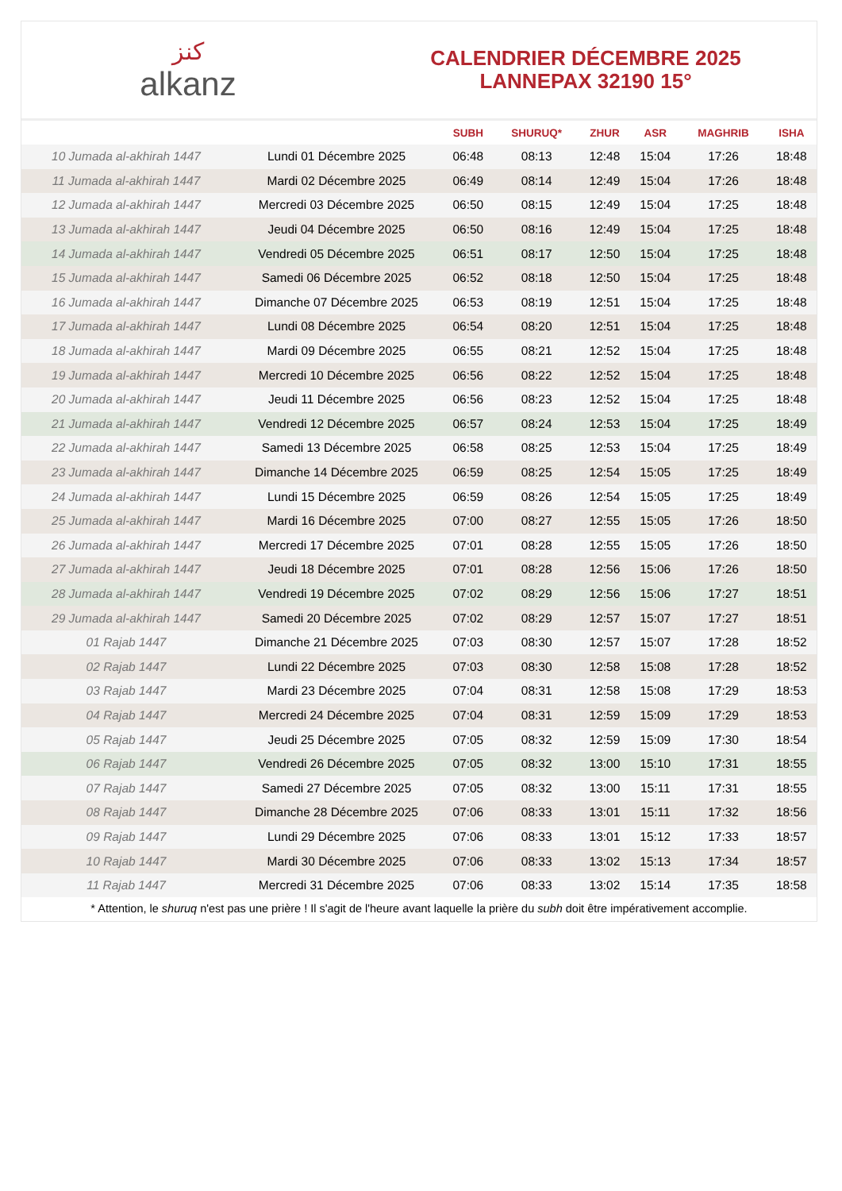ﻛﻨﺰ
alkanz
CALENDRIER DÉCEMBRE 2025
LANNEPAX 32190 15°
| | | SUBH | SHURUQ* | ZHUR | ASR | MAGHRIB | ISHA |
| --- | --- | --- | --- | --- | --- | --- | --- |
| 10 Jumada al-akhirah 1447 | Lundi 01 Décembre 2025 | 06:48 | 08:13 | 12:48 | 15:04 | 17:26 | 18:48 |
| 11 Jumada al-akhirah 1447 | Mardi 02 Décembre 2025 | 06:49 | 08:14 | 12:49 | 15:04 | 17:26 | 18:48 |
| 12 Jumada al-akhirah 1447 | Mercredi 03 Décembre 2025 | 06:50 | 08:15 | 12:49 | 15:04 | 17:25 | 18:48 |
| 13 Jumada al-akhirah 1447 | Jeudi 04 Décembre 2025 | 06:50 | 08:16 | 12:49 | 15:04 | 17:25 | 18:48 |
| 14 Jumada al-akhirah 1447 | Vendredi 05 Décembre 2025 | 06:51 | 08:17 | 12:50 | 15:04 | 17:25 | 18:48 |
| 15 Jumada al-akhirah 1447 | Samedi 06 Décembre 2025 | 06:52 | 08:18 | 12:50 | 15:04 | 17:25 | 18:48 |
| 16 Jumada al-akhirah 1447 | Dimanche 07 Décembre 2025 | 06:53 | 08:19 | 12:51 | 15:04 | 17:25 | 18:48 |
| 17 Jumada al-akhirah 1447 | Lundi 08 Décembre 2025 | 06:54 | 08:20 | 12:51 | 15:04 | 17:25 | 18:48 |
| 18 Jumada al-akhirah 1447 | Mardi 09 Décembre 2025 | 06:55 | 08:21 | 12:52 | 15:04 | 17:25 | 18:48 |
| 19 Jumada al-akhirah 1447 | Mercredi 10 Décembre 2025 | 06:56 | 08:22 | 12:52 | 15:04 | 17:25 | 18:48 |
| 20 Jumada al-akhirah 1447 | Jeudi 11 Décembre 2025 | 06:56 | 08:23 | 12:52 | 15:04 | 17:25 | 18:48 |
| 21 Jumada al-akhirah 1447 | Vendredi 12 Décembre 2025 | 06:57 | 08:24 | 12:53 | 15:04 | 17:25 | 18:49 |
| 22 Jumada al-akhirah 1447 | Samedi 13 Décembre 2025 | 06:58 | 08:25 | 12:53 | 15:04 | 17:25 | 18:49 |
| 23 Jumada al-akhirah 1447 | Dimanche 14 Décembre 2025 | 06:59 | 08:25 | 12:54 | 15:05 | 17:25 | 18:49 |
| 24 Jumada al-akhirah 1447 | Lundi 15 Décembre 2025 | 06:59 | 08:26 | 12:54 | 15:05 | 17:25 | 18:49 |
| 25 Jumada al-akhirah 1447 | Mardi 16 Décembre 2025 | 07:00 | 08:27 | 12:55 | 15:05 | 17:26 | 18:50 |
| 26 Jumada al-akhirah 1447 | Mercredi 17 Décembre 2025 | 07:01 | 08:28 | 12:55 | 15:05 | 17:26 | 18:50 |
| 27 Jumada al-akhirah 1447 | Jeudi 18 Décembre 2025 | 07:01 | 08:28 | 12:56 | 15:06 | 17:26 | 18:50 |
| 28 Jumada al-akhirah 1447 | Vendredi 19 Décembre 2025 | 07:02 | 08:29 | 12:56 | 15:06 | 17:27 | 18:51 |
| 29 Jumada al-akhirah 1447 | Samedi 20 Décembre 2025 | 07:02 | 08:29 | 12:57 | 15:07 | 17:27 | 18:51 |
| 01 Rajab 1447 | Dimanche 21 Décembre 2025 | 07:03 | 08:30 | 12:57 | 15:07 | 17:28 | 18:52 |
| 02 Rajab 1447 | Lundi 22 Décembre 2025 | 07:03 | 08:30 | 12:58 | 15:08 | 17:28 | 18:52 |
| 03 Rajab 1447 | Mardi 23 Décembre 2025 | 07:04 | 08:31 | 12:58 | 15:08 | 17:29 | 18:53 |
| 04 Rajab 1447 | Mercredi 24 Décembre 2025 | 07:04 | 08:31 | 12:59 | 15:09 | 17:29 | 18:53 |
| 05 Rajab 1447 | Jeudi 25 Décembre 2025 | 07:05 | 08:32 | 12:59 | 15:09 | 17:30 | 18:54 |
| 06 Rajab 1447 | Vendredi 26 Décembre 2025 | 07:05 | 08:32 | 13:00 | 15:10 | 17:31 | 18:55 |
| 07 Rajab 1447 | Samedi 27 Décembre 2025 | 07:05 | 08:32 | 13:00 | 15:11 | 17:31 | 18:55 |
| 08 Rajab 1447 | Dimanche 28 Décembre 2025 | 07:06 | 08:33 | 13:01 | 15:11 | 17:32 | 18:56 |
| 09 Rajab 1447 | Lundi 29 Décembre 2025 | 07:06 | 08:33 | 13:01 | 15:12 | 17:33 | 18:57 |
| 10 Rajab 1447 | Mardi 30 Décembre 2025 | 07:06 | 08:33 | 13:02 | 15:13 | 17:34 | 18:57 |
| 11 Rajab 1447 | Mercredi 31 Décembre 2025 | 07:06 | 08:33 | 13:02 | 15:14 | 17:35 | 18:58 |
* Attention, le shuruq n'est pas une prière ! Il s'agit de l'heure avant laquelle la prière du subh doit être impérativement accomplie.